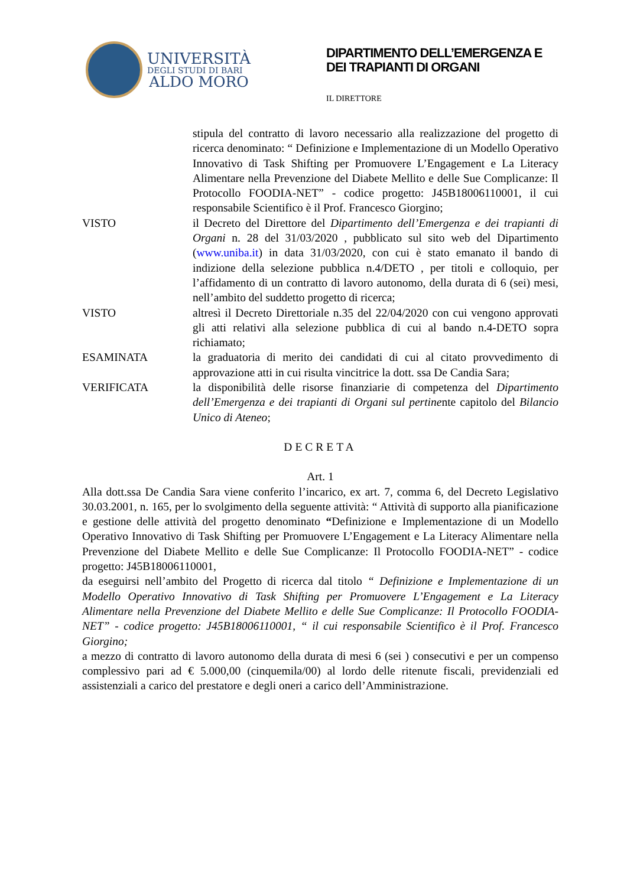UNIVERSITÀ
DEGLI STUDI DI BARI
ALDO MORO
DIPARTIMENTO DELL’EMERGENZA E
DEI TRAPIANTI DI ORGANI
IL DIRETTORE
stipula del contratto di lavoro necessario alla realizzazione del progetto di ricerca denominato: “ Definizione e Implementazione di un Modello Operativo Innovativo di Task Shifting per Promuovere L’Engagement e La Literacy Alimentare nella Prevenzione del Diabete Mellito e delle Sue Complicanze: Il Protocollo FOODIA-NET” - codice progetto: J45B18006110001, il cui responsabile Scientifico è il Prof. Francesco Giorgino;
VISTO il Decreto del Direttore del Dipartimento dell’Emergenza e dei trapianti di Organi n. 28 del 31/03/2020 , pubblicato sul sito web del Dipartimento (www.uniba.it) in data 31/03/2020, con cui è stato emanato il bando di indizione della selezione pubblica n.4/DETO , per titoli e colloquio, per l’affidamento di un contratto di lavoro autonomo, della durata di 6 (sei) mesi, nell’ambito del suddetto progetto di ricerca;
VISTO altresì il Decreto Direttoriale n.35 del 22/04/2020 con cui vengono approvati gli atti relativi alla selezione pubblica di cui al bando n.4-DETO sopra richiamato;
ESAMINATA la graduatoria di merito dei candidati di cui al citato provvedimento di approvazione atti in cui risulta vincitrice la dott. ssa De Candia Sara;
VERIFICATA la disponibilità delle risorse finanziarie di competenza del Dipartimento dell’Emergenza e dei trapianti di Organi sul pertinente capitolo del Bilancio Unico di Ateneo;
DECRETA
Art. 1
Alla dott.ssa De Candia Sara viene conferito l’incarico, ex art. 7, comma 6, del Decreto Legislativo 30.03.2001, n. 165, per lo svolgimento della seguente attività: “ Attività di supporto alla pianificazione e gestione delle attività del progetto denominato “Definizione e Implementazione di un Modello Operativo Innovativo di Task Shifting per Promuovere L’Engagement e La Literacy Alimentare nella Prevenzione del Diabete Mellito e delle Sue Complicanze: Il Protocollo FOODIA-NET” - codice progetto: J45B18006110001,
da eseguirsi nell’ambito del Progetto di ricerca dal titolo “ Definizione e Implementazione di un Modello Operativo Innovativo di Task Shifting per Promuovere L’Engagement e La Literacy Alimentare nella Prevenzione del Diabete Mellito e delle Sue Complicanze: Il Protocollo FOODIA-NET” - codice progetto: J45B18006110001, “ il cui responsabile Scientifico è il Prof. Francesco Giorgino;
a mezzo di contratto di lavoro autonomo della durata di mesi 6 (sei ) consecutivi e per un compenso complessivo pari ad € 5.000,00 (cinquemila/00) al lordo delle ritenute fiscali, previdenziali ed assistenziali a carico del prestatore e degli oneri a carico dell’Amministrazione.